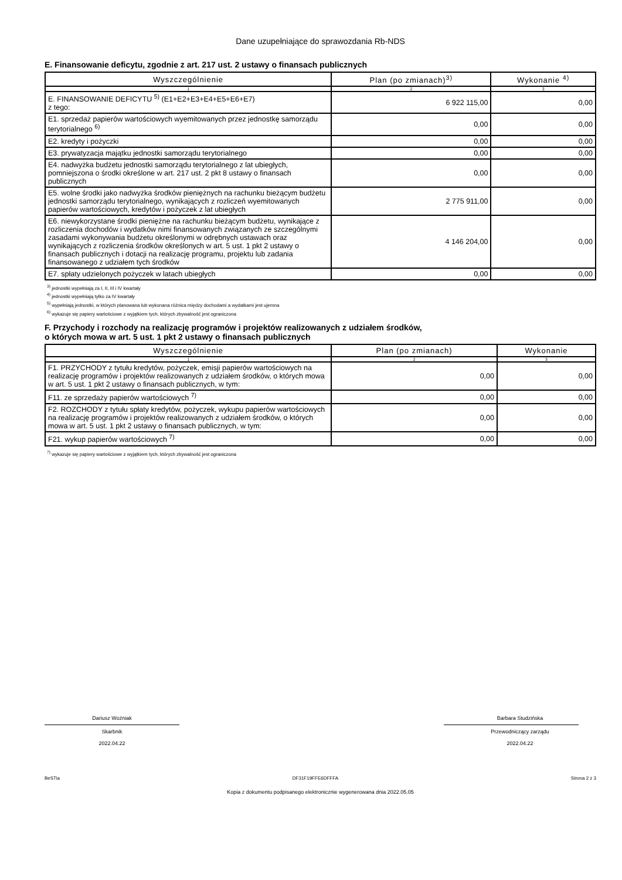Dane uzupełniające do sprawozdania Rb-NDS
E. Finansowanie deficytu, zgodnie z art. 217 ust. 2 ustawy o finansach publicznych
| Wyszczególnienie | Plan (po zmianach)<sup>3)</sup> | Wykonanie <sup>4)</sup> |
| --- | --- | --- |
| 1 | 2 | 3 |
| E. FINANSOWANIE DEFICYTU <sup>5)</sup> (E1+E2+E3+E4+E5+E6+E7) z tego: | 6 922 115,00 | 0,00 |
| E1. sprzedaż papierów wartościowych wyemitowanych przez jednostkę samorządu terytorialnego <sup>6)</sup> | 0,00 | 0,00 |
| E2. kredyty i pożyczki | 0,00 | 0,00 |
| E3. prywatyzacja majątku jednostki samorządu terytorialnego | 0,00 | 0,00 |
| E4. nadwyżka budżetu jednostki samorządu terytorialnego z lat ubiegłych, pomniejszona o środki określone w art. 217 ust. 2 pkt 8 ustawy o finansach publicznych | 0,00 | 0,00 |
| E5. wolne środki jako nadwyżka środków pieniężnych na rachunku bieżącym budżetu jednostki samorządu terytorialnego, wynikających z rozliczeń wyemitowanych papierów wartościowych, kredytów i pożyczek z lat ubiegłych | 2 775 911,00 | 0,00 |
| E6. niewykorzystane środki pieniężne na rachunku bieżącym budżetu, wynikające z rozliczenia dochodów i wydatków nimi finansowanych związanych ze szczególnymi zasadami wykonywania budżetu określonymi w odrębnych ustawach oraz wynikających z rozliczenia środków określonych w art. 5 ust. 1 pkt 2 ustawy o finansach publicznych i dotacji na realizację programu, projektu lub zadania finansowanego z udziałem tych środków | 4 146 204,00 | 0,00 |
| E7. spłaty udzielonych pożyczek w latach ubiegłych | 0,00 | 0,00 |
<sup>3)</sup> jednostki wypełniają za I, II, III i IV kwartały
<sup>4)</sup> jednostki wypełniają tylko za IV kwartały
<sup>5)</sup> wypełniają jednostki, w których planowana lub wykonana różnica między dochodami a wydatkami jest ujemna
<sup>6)</sup> wykazuje się papiery wartościowe z wyjątkiem tych, których zbywalność jest ograniczona
F. Przychody i rozchody na realizację programów i projektów realizowanych z udziałem środków,
o których mowa w art. 5 ust. 1 pkt 2 ustawy o finansach publicznych
| Wyszczególnienie | Plan (po zmianach) | Wykonanie |
| --- | --- | --- |
| 1 | 2 | 3 |
| F1. PRZYCHODY z tytułu kredytów, pożyczek, emisji papierów wartościowych na realizację programów i projektów realizowanych z udziałem środków, o których mowa w art. 5 ust. 1 pkt 2 ustawy o finansach publicznych, w tym: | 0,00 | 0,00 |
| F11. ze sprzedaży papierów wartościowych <sup>7)</sup> | 0,00 | 0,00 |
| F2. ROZCHODY z tytułu spłaty kredytów, pożyczek, wykupu papierów wartościowych na realizację programów i projektów realizowanych z udziałem środków, o których mowa w art. 5 ust. 1 pkt 2 ustawy o finansach publicznych, w tym: | 0,00 | 0,00 |
| F21. wykup papierów wartościowych <sup>7)</sup> | 0,00 | 0,00 |
<sup>7)</sup> wykazuje się papiery wartościowe z wyjątkiem tych, których zbywalność jest ograniczona
Dariusz Woźniak
Skarbnik
2022.04.22
Barbara Studzińska
Przewodniczący zarządu
2022.04.22
BeSTia DF31F19FFE6DFFFA Strona 2 z 3
Kopia z dokumentu podpisanego elektronicznie wygenerowana dnia 2022.05.05